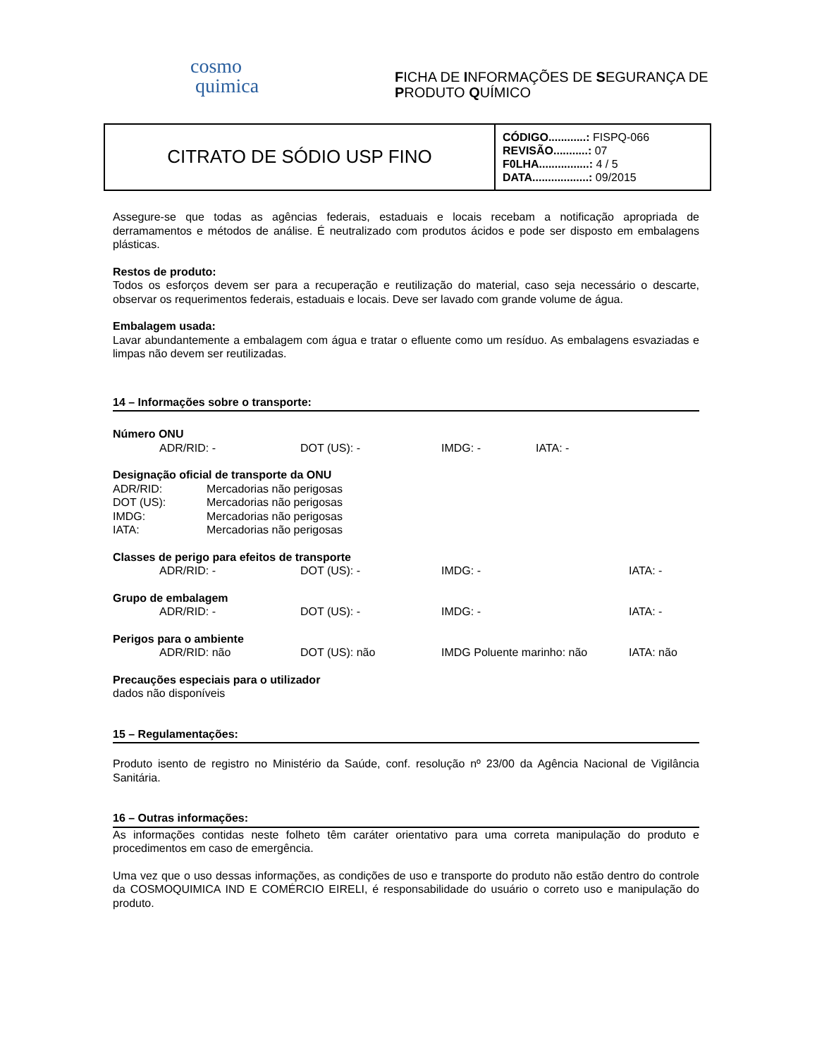cosmo
quimica
FICHA DE INFORMAÇÕES DE SEGURANÇA DE
PRODUTO QUÍMICO
| CITRATO DE SÓDIO USP FINO | CÓDIGO............: FISPQ-066 REVISÃO...........: 07 F0LHA................: 4 / 5 DATA..................: 09/2015 |
Assegure-se que todas as agências federais, estaduais e locais recebam a notificação apropriada de derramamentos e métodos de análise. É neutralizado com produtos ácidos e pode ser disposto em embalagens plásticas.
Restos de produto:
Todos os esforços devem ser para a recuperação e reutilização do material, caso seja necessário o descarte, observar os requerimentos federais, estaduais e locais. Deve ser lavado com grande volume de água.
Embalagem usada:
Lavar abundantemente a embalagem com água e tratar o efluente como um resíduo. As embalagens esvaziadas e limpas não devem ser reutilizadas.
14 – Informações sobre o transporte:
Número ONU
ADR/RID: - DOT (US): - IMDG: - IATA: -
Designação oficial de transporte da ONU
ADR/RID: Mercadorias não perigosas
DOT (US): Mercadorias não perigosas
IMDG: Mercadorias não perigosas
IATA: Mercadorias não perigosas
Classes de perigo para efeitos de transporte
ADR/RID: - DOT (US): - IMDG: - IATA: -
Grupo de embalagem
ADR/RID: - DOT (US): - IMDG: - IATA: -
Perigos para o ambiente
ADR/RID: não DOT (US): não IMDG Poluente marinho: não IATA: não
Precauções especiais para o utilizador
dados não disponíveis
15 – Regulamentações:
Produto isento de registro no Ministério da Saúde, conf. resolução nº 23/00 da Agência Nacional de Vigilância Sanitária.
16 – Outras informações:
As informações contidas neste folheto têm caráter orientativo para uma correta manipulação do produto e procedimentos em caso de emergência.
Uma vez que o uso dessas informações, as condições de uso e transporte do produto não estão dentro do controle da COSMOQUIMICA IND E COMÉRCIO EIRELI, é responsabilidade do usuário o correto uso e manipulação do produto.